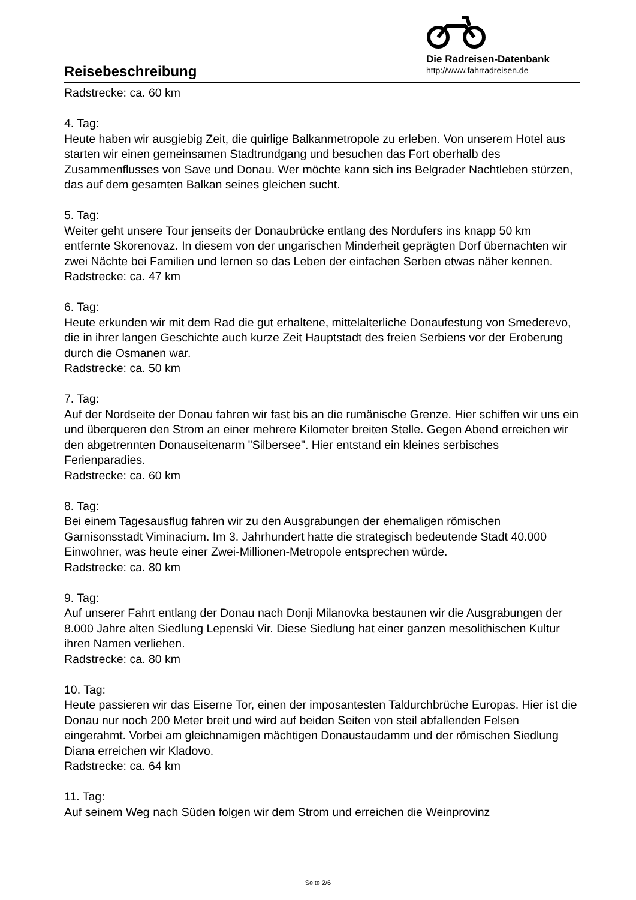Reisebeschreibung
Die Radreisen-Datenbank
http://www.fahrradreisen.de
Radstrecke: ca. 60 km
4. Tag:
Heute haben wir ausgiebig Zeit, die quirlige Balkanmetropole zu erleben. Von unserem Hotel aus starten wir einen gemeinsamen Stadtrundgang und besuchen das Fort oberhalb des Zusammenflusses von Save und Donau. Wer möchte kann sich ins Belgrader Nachtleben stürzen, das auf dem gesamten Balkan seines gleichen sucht.
5. Tag:
Weiter geht unsere Tour jenseits der Donaubrücke entlang des Nordufers ins knapp 50 km entfernte Skorenovaz. In diesem von der ungarischen Minderheit geprägten Dorf übernachten wir zwei Nächte bei Familien und lernen so das Leben der einfachen Serben etwas näher kennen.
Radstrecke: ca. 47 km
6. Tag:
Heute erkunden wir mit dem Rad die gut erhaltene, mittelalterliche Donaufestung von Smederevo, die in ihrer langen Geschichte auch kurze Zeit Hauptstadt des freien Serbiens vor der Eroberung durch die Osmanen war.
Radstrecke: ca. 50 km
7. Tag:
Auf der Nordseite der Donau fahren wir fast bis an die rumänische Grenze. Hier schiffen wir uns ein und überqueren den Strom an einer mehrere Kilometer breiten Stelle. Gegen Abend erreichen wir den abgetrennten Donauseitenarm "Silbersee". Hier entstand ein kleines serbisches Ferienparadies.
Radstrecke: ca. 60 km
8. Tag:
Bei einem Tagesausflug fahren wir zu den Ausgrabungen der ehemaligen römischen Garnisonsstadt Viminacium. Im 3. Jahrhundert hatte die strategisch bedeutende Stadt 40.000 Einwohner, was heute einer Zwei-Millionen-Metropole entsprechen würde.
Radstrecke: ca. 80 km
9. Tag:
Auf unserer Fahrt entlang der Donau nach Donji Milanovka bestaunen wir die Ausgrabungen der 8.000 Jahre alten Siedlung Lepenski Vir. Diese Siedlung hat einer ganzen mesolithischen Kultur ihren Namen verliehen.
Radstrecke: ca. 80 km
10. Tag:
Heute passieren wir das Eiserne Tor, einen der imposantesten Taldurchbrüche Europas. Hier ist die Donau nur noch 200 Meter breit und wird auf beiden Seiten von steil abfallenden Felsen eingerahmt. Vorbei am gleichnamigen mächtigen Donaustaudamm und der römischen Siedlung Diana erreichen wir Kladovo.
Radstrecke: ca. 64 km
11. Tag:
Auf seinem Weg nach Süden folgen wir dem Strom und erreichen die Weinprovinz
Seite 2/6